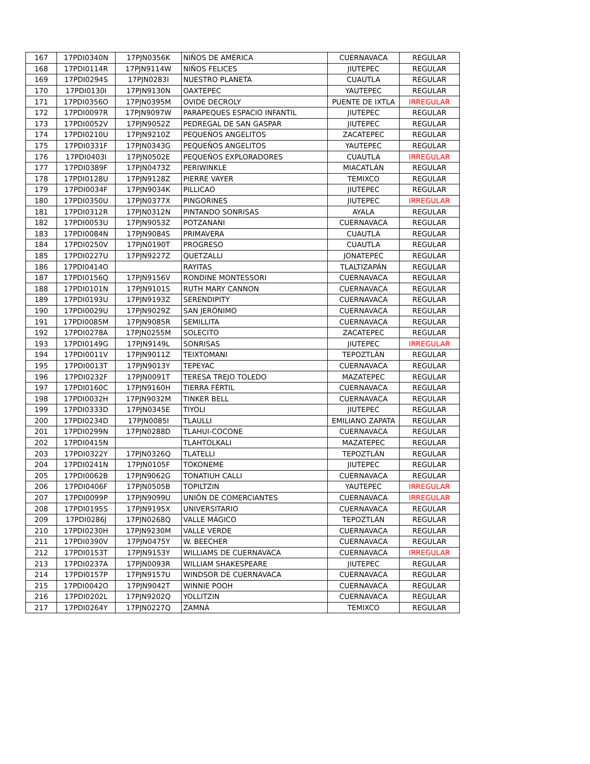| 167 | 17PDI0340N | 17PJN0356K | NIÑOS DE AMÉRICA | CUERNAVACA | REGULAR |
| 168 | 17PDI0114R | 17PJN9114W | NIÑOS FELICES | JIUTEPEC | REGULAR |
| 169 | 17PDI0294S | 17PJN0283I | NUESTRO PLANETA | CUAUTLA | REGULAR |
| 170 | 17PDI0130I | 17PJN9130N | OAXTEPEC | YAUTEPEC | REGULAR |
| 171 | 17PDI0356O | 17PJN0395M | OVIDE DECROLY | PUENTE DE IXTLA | IRREGULAR |
| 172 | 17PDI0097R | 17PJN9097W | PARAPEQUES ESPACIO INFANTIL | JIUTEPEC | REGULAR |
| 173 | 17PDI0052V | 17PJN9052Z | PEDREGAL DE SAN GASPAR | JIUTEPEC | REGULAR |
| 174 | 17PDI0210U | 17PJN9210Z | PEQUEÑOS ANGELITOS | ZACATEPEC | REGULAR |
| 175 | 17PDI0331F | 17PJN0343G | PEQUEÑOS ANGELITOS | YAUTEPEC | REGULAR |
| 176 | 17PDI0403I | 17PJN0502E | PEQUEÑOS EXPLORADORES | CUAUTLA | IRREGULAR |
| 177 | 17PDI0389F | 17PJN0473Z | PERIWINKLE | MIACATLÁN | REGULAR |
| 178 | 17PDI0128U | 17PJN9128Z | PIERRE VAYER | TEMIXCO | REGULAR |
| 179 | 17PDI0034F | 17PJN9034K | PILLICAO | JIUTEPEC | REGULAR |
| 180 | 17PDI0350U | 17PJN0377X | PINGORINES | JIUTEPEC | IRREGULAR |
| 181 | 17PDI0312R | 17PJN0312N | PINTANDO SONRISAS | AYALA | REGULAR |
| 182 | 17PDI0053U | 17PJN9053Z | POTZANANI | CUERNAVACA | REGULAR |
| 183 | 17PDI0084N | 17PJN9084S | PRIMAVERA | CUAUTLA | REGULAR |
| 184 | 17PDI0250V | 17PJN0190T | PROGRESO | CUAUTLA | REGULAR |
| 185 | 17PDI0227U | 17PJN9227Z | QUETZALLI | JONATEPEC | REGULAR |
| 186 | 17PDI0414O | | RAYITAS | TLALTIZAPÁN | REGULAR |
| 187 | 17PDI0156Q | 17PJN9156V | RONDINE MONTESSORI | CUERNAVACA | REGULAR |
| 188 | 17PDI0101N | 17PJN9101S | RUTH MARY CANNON | CUERNAVACA | REGULAR |
| 189 | 17PDI0193U | 17PJN9193Z | SERENDIPITY | CUERNAVACA | REGULAR |
| 190 | 17PDI0029U | 17PJN9029Z | SAN JERÓNIMO | CUERNAVACA | REGULAR |
| 191 | 17PDI0085M | 17PJN9085R | SEMILLITA | CUERNAVACA | REGULAR |
| 192 | 17PDI0278A | 17PJN0255M | SOLECITO | ZACATEPEC | REGULAR |
| 193 | 17PDI0149G | 17PJN9149L | SONRISAS | JIUTEPEC | IRREGULAR |
| 194 | 17PDI0011V | 17PJN9011Z | TEIXTOMANI | TEPOZTLÁN | REGULAR |
| 195 | 17PDI0013T | 17PJN9013Y | TEPEYAC | CUERNAVACA | REGULAR |
| 196 | 17PDI0232F | 17PJN0091T | TERESA TREJO TOLEDO | MAZATEPEC | REGULAR |
| 197 | 17PDI0160C | 17PJN9160H | TIERRA FÉRTIL | CUERNAVACA | REGULAR |
| 198 | 17PDI0032H | 17PJN9032M | TINKER BELL | CUERNAVACA | REGULAR |
| 199 | 17PDI0333D | 17PJN0345E | TIYOLI | JIUTEPEC | REGULAR |
| 200 | 17PDI0234D | 17PJN0085I | TLAULLI | EMILIANO ZAPATA | REGULAR |
| 201 | 17PDI0299N | 17PJN0288D | TLAHUI-COCONE | CUERNAVACA | REGULAR |
| 202 | 17PDI0415N | | TLAHTOLKALI | MAZATEPEC | REGULAR |
| 203 | 17PDI0322Y | 17PJN0326Q | TLATELLI | TEPOZTLÁN | REGULAR |
| 204 | 17PDI0241N | 17PJN0105F | TOKONEME | JIUTEPEC | REGULAR |
| 205 | 17PDI0062B | 17PJN9062G | TONATIUH CALLI | CUERNAVACA | REGULAR |
| 206 | 17PDI0406F | 17PJN0505B | TOPILTZIN | YAUTEPEC | IRREGULAR |
| 207 | 17PDI0099P | 17PJN9099U | UNIÓN DE COMERCIANTES | CUERNAVACA | IRREGULAR |
| 208 | 17PDI0195S | 17PJN9195X | UNIVERSITARIO | CUERNAVACA | REGULAR |
| 209 | 17PDI0286J | 17PJN0268Q | VALLE MÁGICO | TEPOZTLÁN | REGULAR |
| 210 | 17PDI0230H | 17PJN9230M | VALLE VERDE | CUERNAVACA | REGULAR |
| 211 | 17PDI0390V | 17PJN0475Y | W. BEECHER | CUERNAVACA | REGULAR |
| 212 | 17PDI0153T | 17PJN9153Y | WILLIAMS DE CUERNAVACA | CUERNAVACA | IRREGULAR |
| 213 | 17PDI0237A | 17PJN0093R | WILLIAM SHAKESPEARE | JIUTEPEC | REGULAR |
| 214 | 17PDI0157P | 17PJN9157U | WINDSOR DE CUERNAVACA | CUERNAVACA | REGULAR |
| 215 | 17PDI0042O | 17PJN9042T | WINNIE POOH | CUERNAVACA | REGULAR |
| 216 | 17PDI0202L | 17PJN9202Q | YOLLITZIN | CUERNAVACA | REGULAR |
| 217 | 17PDI0264Y | 17PJN0227Q | ZAMNÁ | TEMIXCO | REGULAR |